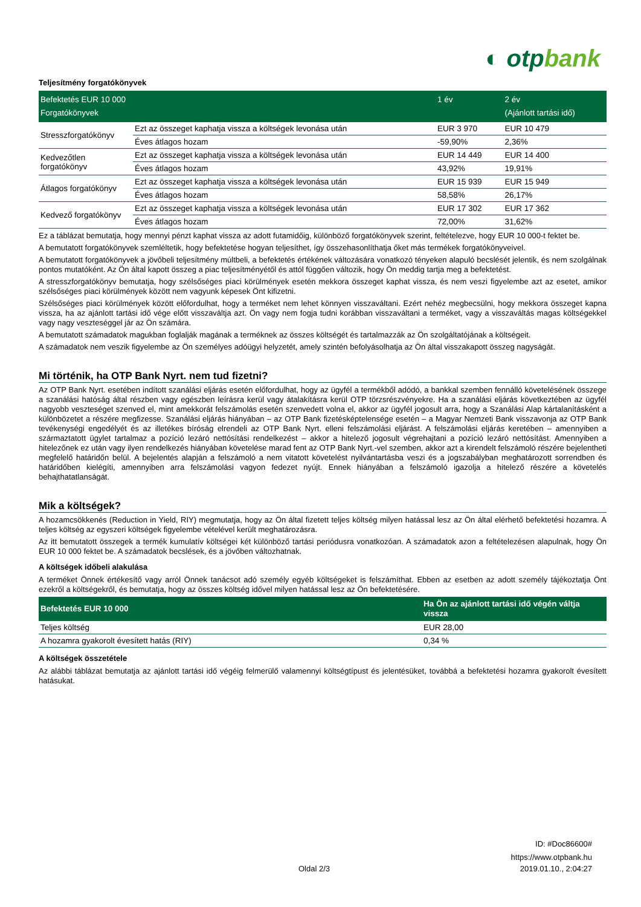◐ otpbank
Teljesítmény forgatókönyvek
| Befektetés EUR 10 000 Forgatókönyvek | | 1 év | 2 év (Ajánlott tartási idő) |
| --- | --- | --- | --- |
| Stresszforgatókönyv | Ezt az összeget kaphatja vissza a költségek levonása után | EUR 3 970 | EUR 10 479 |
| | Éves átlagos hozam | -59,90% | 2,36% |
| Kedvezőtlen forgatókönyv | Ezt az összeget kaphatja vissza a költségek levonása után | EUR 14 449 | EUR 14 400 |
| | Éves átlagos hozam | 43,92% | 19,91% |
| Átlagos forgatókönyv | Ezt az összeget kaphatja vissza a költségek levonása után | EUR 15 939 | EUR 15 949 |
| | Éves átlagos hozam | 58,58% | 26,17% |
| Kedvező forgatókönyv | Ezt az összeget kaphatja vissza a költségek levonása után | EUR 17 302 | EUR 17 362 |
| | Éves átlagos hozam | 72,00% | 31,62% |
Ez a táblázat bemutatja, hogy mennyi pénzt kaphat vissza az adott futamidőig, különböző forgatókönyvek szerint, feltételezve, hogy EUR 10 000-t fektet be.
A bemutatott forgatókönyvek szemléltetik, hogy befektetése hogyan teljesíthet, így összehasonlíthatja őket más termékek forgatókönyveivel.
A bemutatott forgatókönyvek a jövőbeli teljesítmény múltbeli, a befektetés értékének változására vonatkozó tényeken alapuló becslését jelentik, és nem szolgálnak pontos mutatóként. Az Ön által kapott összeg a piac teljesítményétől és attól függően változik, hogy Ön meddig tartja meg a befektetést.
A stresszforgatókönyv bemutatja, hogy szélsőséges piaci körülmények esetén mekkora összeget kaphat vissza, és nem veszi figyelembe azt az esetet, amikor szélsőséges piaci körülmények között nem vagyunk képesek Önt kifizetni.
Szélsőséges piaci körülmények között előfordulhat, hogy a terméket nem lehet könnyen visszaváltani. Ezért nehéz megbecsülni, hogy mekkora összeget kapna vissza, ha az ajánlott tartási idő vége előtt visszaváltja azt. Ön vagy nem fogja tudni korábban visszaváltani a terméket, vagy a visszaváltás magas költségekkel vagy nagy veszteséggel jár az Ön számára.
A bemutatott számadatok magukban foglalják magának a terméknek az összes költségét és tartalmazzák az Ön szolgáltatójának a költségeit.
A számadatok nem veszik figyelembe az Ön személyes adóügyi helyzetét, amely szintén befolyásolhatja az Ön által visszakapott összeg nagyságát.
Mi történik, ha OTP Bank Nyrt. nem tud fizetni?
Az OTP Bank Nyrt. esetében indított szanálási eljárás esetén előfordulhat, hogy az ügyfél a termékből adódó, a bankkal szemben fennálló követelésének összege a szanálási hatóság által részben vagy egészben leírásra kerül vagy átalakításra kerül OTP törzsrészvényekre. Ha a szanálási eljárás következtében az ügyfél nagyobb veszteséget szenved el, mint amekkorát felszámolás esetén szenvedett volna el, akkor az ügyfél jogosult arra, hogy a Szanálási Alap kártalanításként a különbözetet a részére megfizesse. Szanálási eljárás hiányában – az OTP Bank fizetésképtelensége esetén – a Magyar Nemzeti Bank visszavonja az OTP Bank tevékenységi engedélyét és az illetékes bíróság elrendeli az OTP Bank Nyrt. elleni felszámolási eljárást. A felszámolási eljárás keretében – amennyiben a származtatott ügylet tartalmaz a pozíció lezáró nettósítási rendelkezést – akkor a hitelező jogosult végrehajtani a pozíció lezáró nettósítást. Amennyiben a hitelezőnek ez után vagy ilyen rendelkezés hiányában követelése marad fent az OTP Bank Nyrt.-vel szemben, akkor azt a kirendelt felszámoló részére bejelentheti megfelelő határidőn belül. A bejelentés alapján a felszámoló a nem vitatott követelést nyilvántartásba veszi és a jogszabályban meghatározott sorrendben és határidőben kielégíti, amennyiben arra felszámolási vagyon fedezet nyújt. Ennek hiányában a felszámoló igazolja a hitelező részére a követelés behajthatatlanságát.
Mik a költségek?
A hozamcsökkenés (Reduction in Yield, RIY) megmutatja, hogy az Ön által fizetett teljes költség milyen hatással lesz az Ön által elérhető befektetési hozamra. A teljes költség az egyszeri költségek figyelembe vételével került meghatározásra.
Az itt bemutatott összegek a termék kumulatív költségei két különböző tartási periódusra vonatkozóan. A számadatok azon a feltételezésen alapulnak, hogy Ön EUR 10 000 fektet be. A számadatok becslések, és a jövőben változhatnak.
A költségek időbeli alakulása
A terméket Önnek értékesítő vagy arról Önnek tanácsot adó személy egyéb költségeket is felszámíthat. Ebben az esetben az adott személy tájékoztatja Önt ezekről a költségekről, és bemutatja, hogy az összes költség idővel milyen hatással lesz az Ön befektetésére.
| Befektetés EUR 10 000 | Ha Ön az ajánlott tartási idő végén váltja vissza |
| --- | --- |
| Teljes költség | EUR 28,00 |
| A hozamra gyakorolt évesített hatás (RIY) | 0,34 % |
A költségek összetétele
Az alábbi táblázat bemutatja az ajánlott tartási idő végéig felmerülő valamennyi költségtípust és jelentésüket, továbbá a befektetési hozamra gyakorolt évesített hatásukat.
ID: #Doc86600#
https://www.otpbank.hu
Oldal 2/3 2019.01.10., 2:04:27